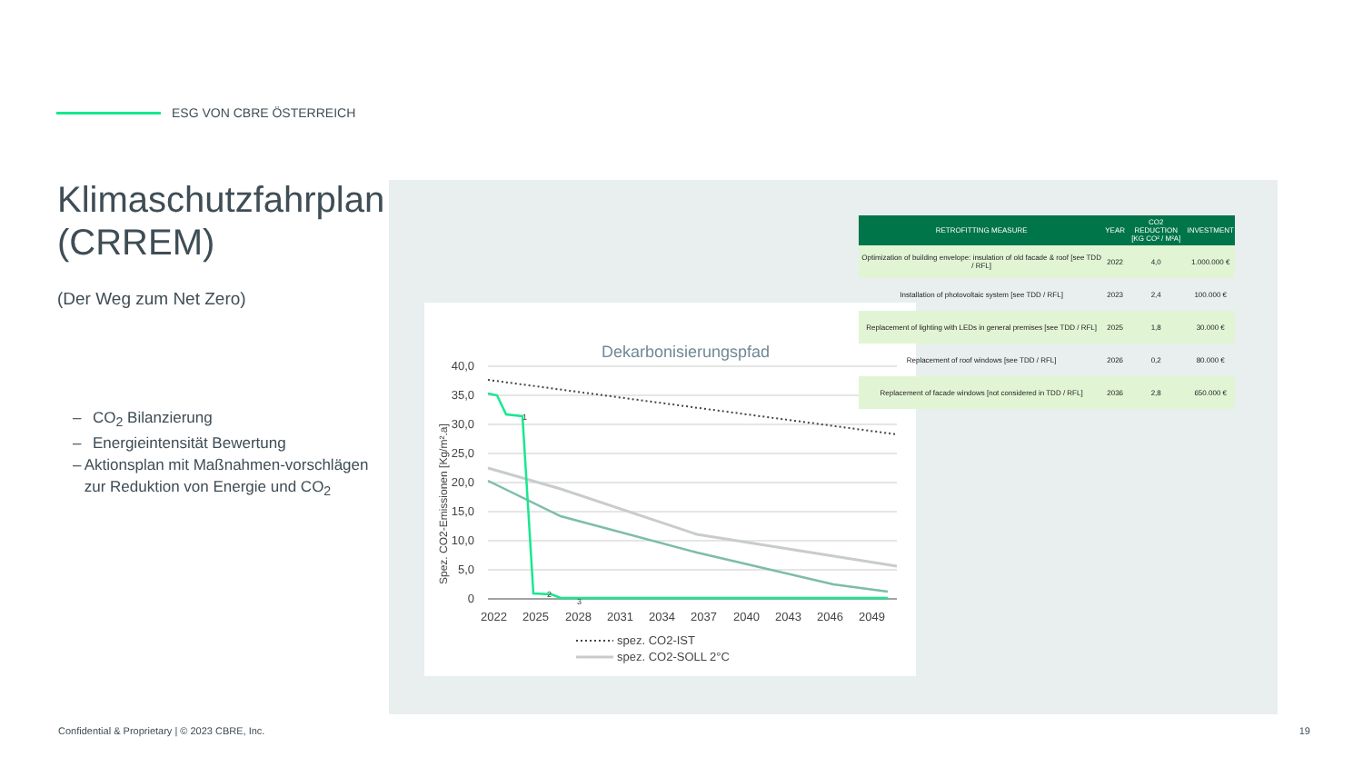ESG VON CBRE ÖSTERREICH
Klimaschutzfahrplan (CRREM)
(Der Weg zum Net Zero)
– CO<sub>2</sub> Bilanzierung
– Energieintensität Bewertung
– Aktionsplan mit Maßnahmen-vorschlägen zur Reduktion von Energie und CO<sub>2</sub>
Dekarbonisierungspfad
40,0
35,0
30,0
25,0
20,0
15,0
10,0
5,0
0
Spez. CO2-Emissionen [Kg/m².a]
2022
2025
2028
2031
2034
2037
2040
2043
2046
2049
1
2
3
spez. CO2-IST
spez. CO2-SOLL 2°C
| RETROFITTING MEASURE | YEAR | CO2 REDUCTION [KG CO² / M²A] | INVESTMENT |
| --- | --- | --- | --- |
| Optimization of building envelope: insulation of old facade & roof [see TDD / RFL] | 2022 | 4,0 | 1.000.000 € |
| Installation of photovoltaic system [see TDD / RFL] | 2023 | 2,4 | 100.000 € |
| Replacement of lighting with LEDs in general premises [see TDD / RFL] | 2025 | 1,8 | 30.000 € |
| Replacement of roof windows [see TDD / RFL] | 2026 | 0,2 | 80.000 € |
| Replacement of facade windows [not considered in TDD / RFL] | 2036 | 2,8 | 650.000 € |
Confidential & Proprietary | © 2023 CBRE, Inc.
19